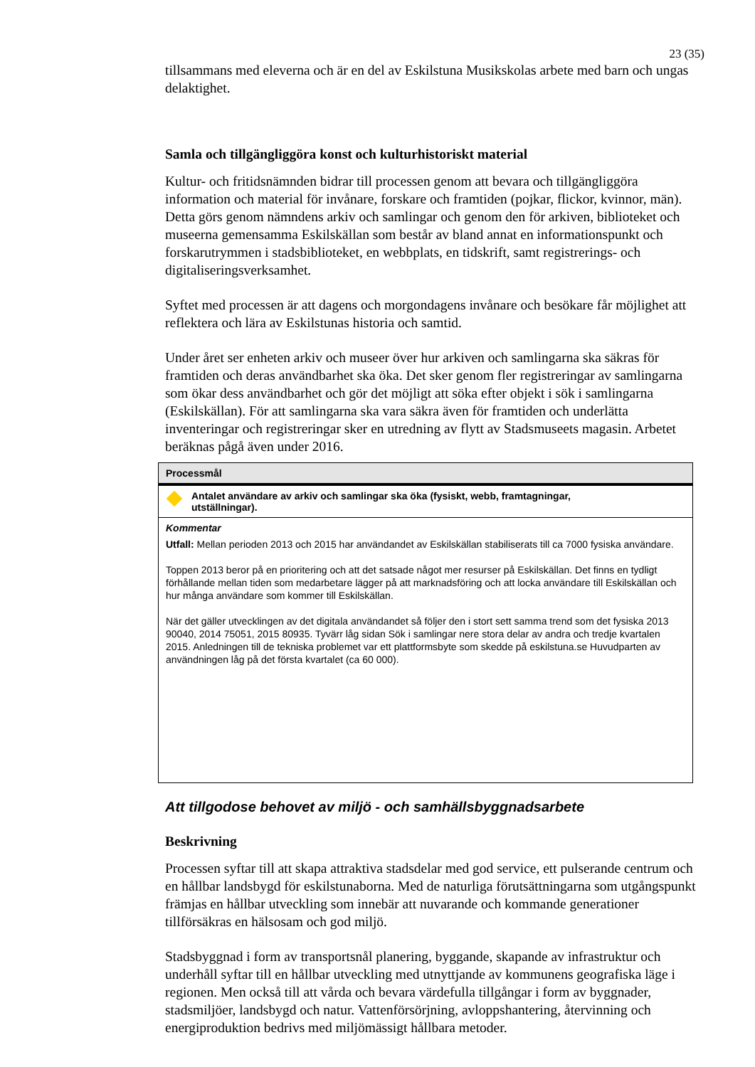23 (35)
tillsammans med eleverna och är en del av Eskilstuna Musikskolas arbete med barn och ungas delaktighet.
Samla och tillgängliggöra konst och kulturhistoriskt material
Kultur- och fritidsnämnden bidrar till processen genom att bevara och tillgängliggöra information och material för invånare, forskare och framtiden (pojkar, flickor, kvinnor, män). Detta görs genom nämndens arkiv och samlingar och genom den för arkiven, biblioteket och museerna gemensamma Eskilskällan som består av bland annat en informationspunkt och forskarutrymmen i stadsbiblioteket, en webbplats, en tidskrift, samt registrerings- och digitaliseringsverksamhet.
Syftet med processen är att dagens och morgondagens invånare och besökare får möjlighet att reflektera och lära av Eskilstunas historia och samtid.
Under året ser enheten arkiv och museer över hur arkiven och samlingarna ska säkras för framtiden och deras användbarhet ska öka. Det sker genom fler registreringar av samlingarna som ökar dess användbarhet och gör det möjligt att söka efter objekt i sök i samlingarna (Eskilskällan). För att samlingarna ska vara säkra även för framtiden och underlätta inventeringar och registreringar sker en utredning av flytt av Stadsmuseets magasin. Arbetet beräknas pågå även under 2016.
| Processmål |
| --- |
| Antalet användare av arkiv och samlingar ska öka (fysiskt, webb, framtagningar, utställningar). |
| Kommentar Utfall: Mellan perioden 2013 och 2015 har användandet av Eskilskällan stabiliserats till ca 7000 fysiska användare. Toppen 2013 beror på en prioritering och att det satsade något mer resurser på Eskilskällan. Det finns en tydligt förhållande mellan tiden som medarbetare lägger på att marknadsföring och att locka användare till Eskilskällan och hur många användare som kommer till Eskilskällan. När det gäller utvecklingen av det digitala användandet så följer den i stort sett samma trend som det fysiska 2013 90040, 2014 75051, 2015 80935. Tyvärr låg sidan Sök i samlingar nere stora delar av andra och tredje kvartalen 2015. Anledningen till de tekniska problemet var ett plattformsbyte som skedde på eskilstuna.se Huvudparten av användningen låg på det första kvartalet (ca 60 000). |
Att tillgodose behovet av miljö - och samhällsbyggnadsarbete
Beskrivning
Processen syftar till att skapa attraktiva stadsdelar med god service, ett pulserande centrum och en hållbar landsbygd för eskilstunaborna. Med de naturliga förutsättningarna som utgångspunkt främjas en hållbar utveckling som innebär att nuvarande och kommande generationer tillförsäkras en hälsosam och god miljö.
Stadsbyggnad i form av transportsnål planering, byggande, skapande av infrastruktur och underhåll syftar till en hållbar utveckling med utnyttjande av kommunens geografiska läge i regionen. Men också till att vårda och bevara värdefulla tillgångar i form av byggnader, stadsmiljöer, landsbygd och natur. Vattenförsörjning, avloppshantering, återvinning och energiproduktion bedrivs med miljömässigt hållbara metoder.